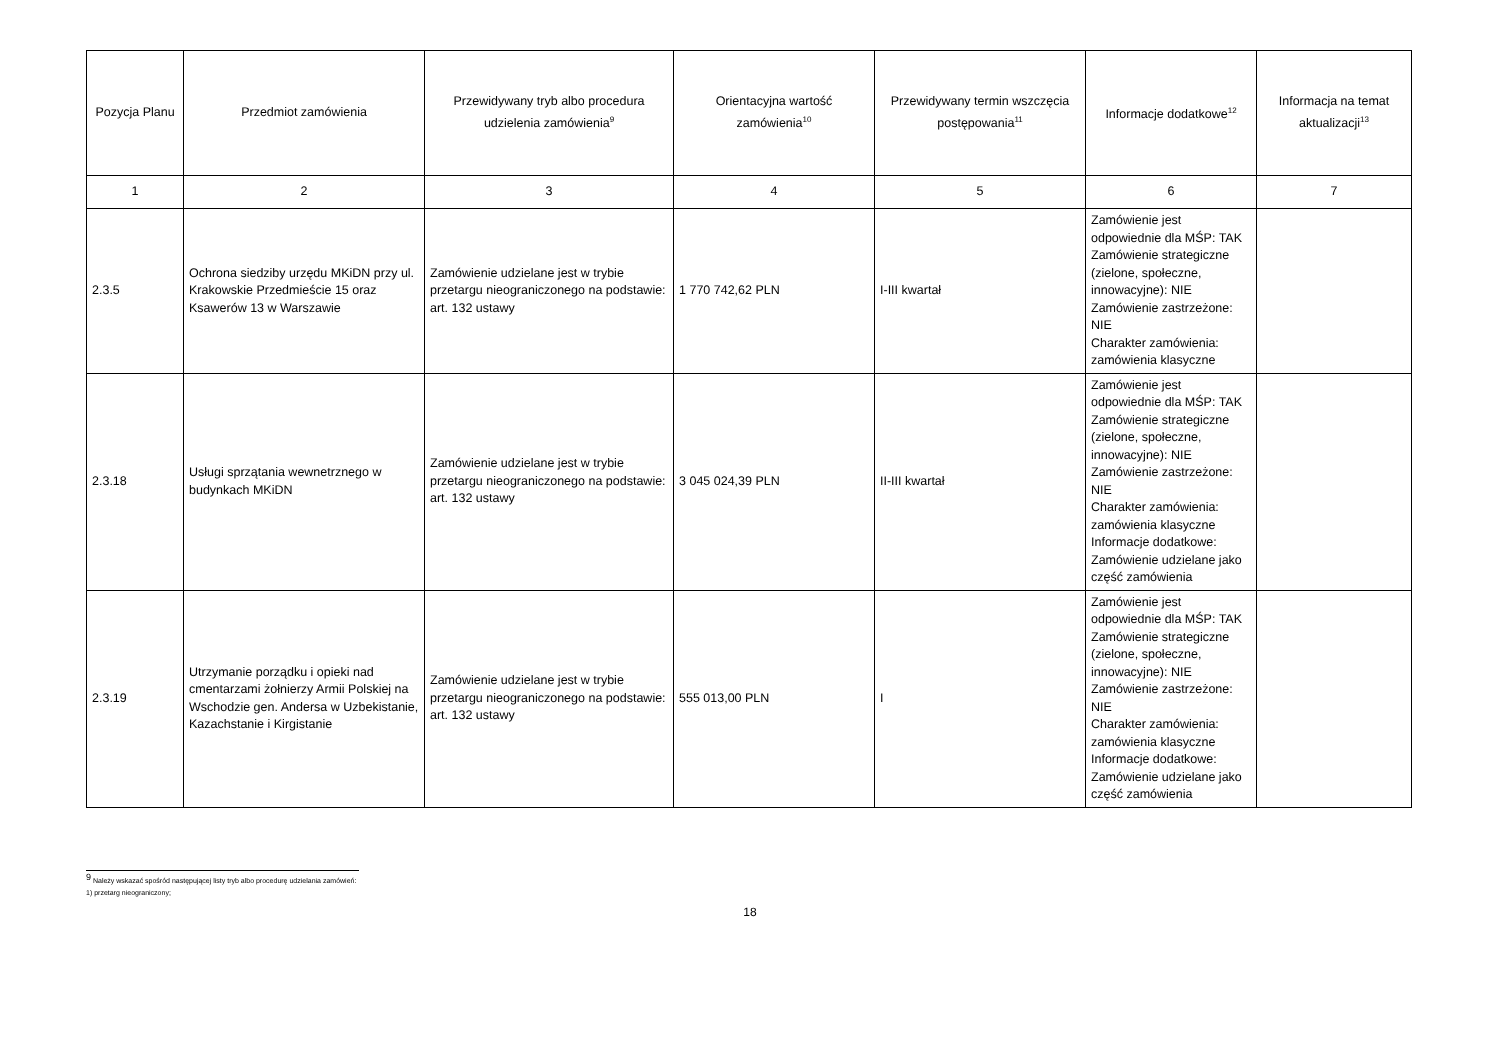| Pozycja Planu | Przedmiot zamówienia | Przewidywany tryb albo procedura udzielenia zamówienia<sup>9</sup> | Orientacyjna wartość zamówienia<sup>10</sup> | Przewidywany termin wszczęcia postępowania<sup>11</sup> | Informacje dodatkowe<sup>12</sup> | Informacja na temat aktualizacji<sup>13</sup> |
| --- | --- | --- | --- | --- | --- | --- |
| 1 | 2 | 3 | 4 | 5 | 6 | 7 |
| 2.3.5 | Ochrona siedziby urzędu MKiDN przy ul. Krakowskie Przedmieście 15 oraz Ksawerów 13 w Warszawie | Zamówienie udzielane jest w trybie przetargu nieograniczonego na podstawie: art. 132 ustawy | 1 770 742,62 PLN | I-III kwartał | Zamówienie jest odpowiednie dla MŚP: TAK Zamówienie strategiczne (zielone, społeczne, innowacyjne): NIE Zamówienie zastrzeżone: NIE Charakter zamówienia: zamówienia klasyczne | |
| 2.3.18 | Usługi sprzątania wewnetrznego w budynkach MKiDN | Zamówienie udzielane jest w trybie przetargu nieograniczonego na podstawie: art. 132 ustawy | 3 045 024,39 PLN | II-III kwartał | Zamówienie jest odpowiednie dla MŚP: TAK Zamówienie strategiczne (zielone, społeczne, innowacyjne): NIE Zamówienie zastrzeżone: NIE Charakter zamówienia: zamówienia klasyczne Informacje dodatkowe: Zamówienie udzielane jako część zamówienia | |
| 2.3.19 | Utrzymanie porządku i opieki nad cmentarzami żołnierzy Armii Polskiej na Wschodzie gen. Andersa w Uzbekistanie, Kazachstanie i Kirgistanie | Zamówienie udzielane jest w trybie przetargu nieograniczonego na podstawie: art. 132 ustawy | 555 013,00 PLN | I | Zamówienie jest odpowiednie dla MŚP: TAK Zamówienie strategiczne (zielone, społeczne, innowacyjne): NIE Zamówienie zastrzeżone: NIE Charakter zamówienia: zamówienia klasyczne Informacje dodatkowe: Zamówienie udzielane jako część zamówienia | |
<sup>9</sup> Należy wskazać spośród następującej listy tryb albo procedurę udzielania zamówień:
1) przetarg nieograniczony;
18